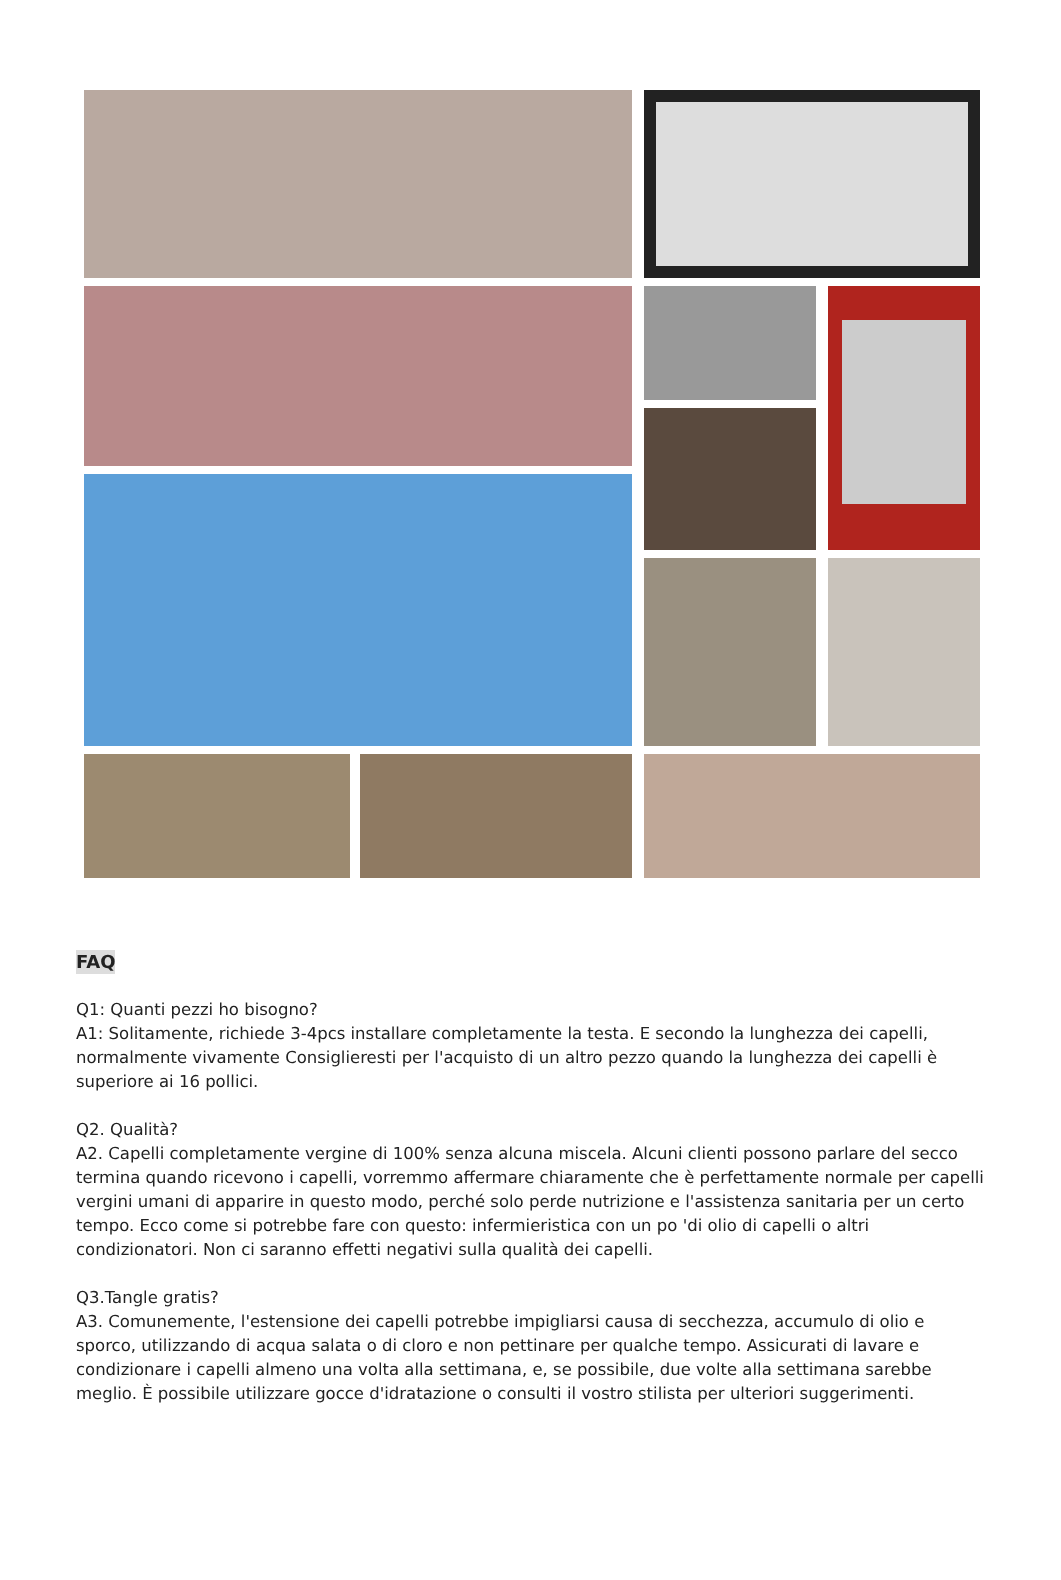FAQ
Q1: Quanti pezzi ho bisogno?
A1: Solitamente, richiede 3-4pcs installare completamente la testa. E secondo la lunghezza dei capelli, normalmente vivamente Consiglieresti per l'acquisto di un altro pezzo quando la lunghezza dei capelli è superiore ai 16 pollici.
Q2. Qualità?
A2. Capelli completamente vergine di 100% senza alcuna miscela. Alcuni clienti possono parlare del secco termina quando ricevono i capelli, vorremmo affermare chiaramente che è perfettamente normale per capelli vergini umani di apparire in questo modo, perché solo perde nutrizione e l'assistenza sanitaria per un certo tempo. Ecco come si potrebbe fare con questo: infermieristica con un po 'di olio di capelli o altri condizionatori. Non ci saranno effetti negativi sulla qualità dei capelli.
Q3.Tangle gratis?
A3. Comunemente, l'estensione dei capelli potrebbe impigliarsi causa di secchezza, accumulo di olio e sporco, utilizzando di acqua salata o di cloro e non pettinare per qualche tempo. Assicurati di lavare e condizionare i capelli almeno una volta alla settimana, e, se possibile, due volte alla settimana sarebbe meglio. È possibile utilizzare gocce d'idratazione o consulti il vostro stilista per ulteriori suggerimenti.